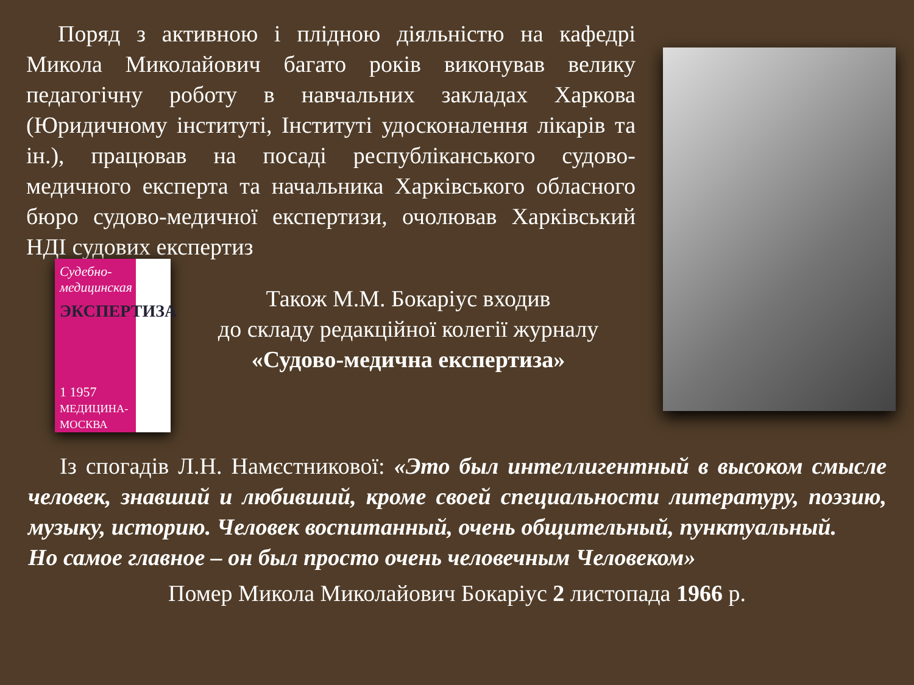Поряд з активною і плідною діяльністю на кафедрі Микола Миколайович багато років виконував велику педагогічну роботу в навчальних закладах Харкова (Юридичному інституті, Інституті удосконалення лікарів та ін.), працював на посаді республіканського судово-медичного експерта та начальника Харківського обласного бюро судово-медичної експертизи, очолював Харківський НДІ судових експертиз
Судебно-медицинская
ЭКСПЕРТИЗА
1 1957
МЕДИЦИНА-МОСКВА
Також М.М. Бокаріус входив
до складу редакційної колегії журналу
«Судово-медична експертиза»
Із спогадів Л.Н. Намєстникової: «Это был интеллигентный в высоком смысле человек, знавший и любивший, кроме своей специальности литературу, поэзию, музыку, историю. Человек воспитанный, очень общительный, пунктуальный.
Но самое главное – он был просто очень человечным Человеком»
Помер Микола Миколайович Бокаріус 2 листопада 1966 р.